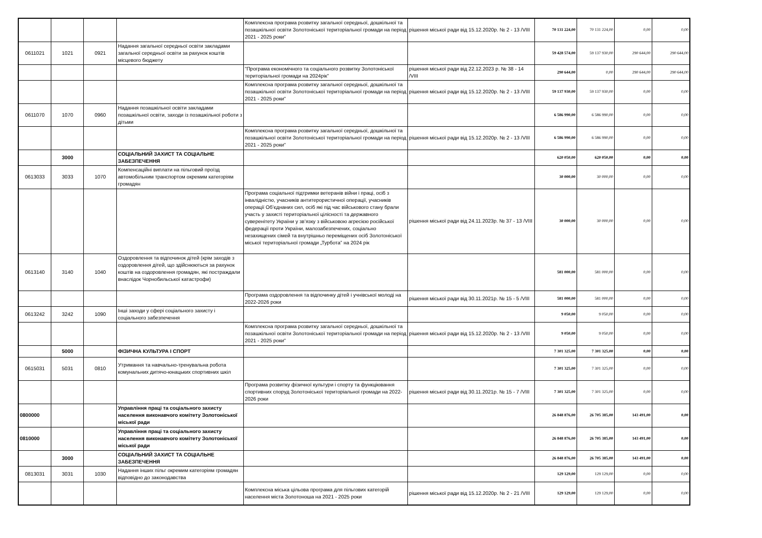| | | | | Комплексна програма розвитку загальної середньої, дошкільної та позашкільної освіти Золотоніської територіальної громади на період 2021 - 2025 роки" | рішення міської ради від 15.12.2020р. № 2 - 13 /VIII | 70 131 224,00 | 70 131 224,00 | 0,00 | 0,00 |
| 0611021 | 1021 | 0921 | Надання загальної середньої освіти закладами загальної середньої освіти за рахунок коштів місцевого бюджету | | | 59 428 574,00 | 59 137 930,00 | 290 644,00 | 290 644,00 |
| | | | | "Програма економічного та соціального розвитку Золотоніської територіальної громади на 2024рік" | рішення міської ради від 22.12.2023 р. № 38 - 14 /VIII | 290 644,00 | 0,00 | 290 644,00 | 290 644,00 |
| | | | | Комплексна програма розвитку загальної середньої, дошкільної та позашкільної освіти Золотоніської територіальної громади на період 2021 - 2025 роки" | рішення міської ради від 15.12.2020р. № 2 - 13 /VIII | 59 137 930,00 | 59 137 930,00 | 0,00 | 0,00 |
| 0611070 | 1070 | 0960 | Надання позашкільної освіти закладами позашкільної освіти, заходи із позашкільної роботи з дітьми | | | 6 586 990,00 | 6 586 990,00 | 0,00 | 0,00 |
| | | | | Комплексна програма розвитку загальної середньої, дошкільної та позашкільної освіти Золотоніської територіальної громади на період 2021 - 2025 роки" | рішення міської ради від 15.12.2020р. № 2 - 13 /VIII | 6 586 990,00 | 6 586 990,00 | 0,00 | 0,00 |
| | 3000 | | СОЦІАЛЬНИЙ ЗАХИСТ ТА СОЦІАЛЬНЕ ЗАБЕЗПЕЧЕННЯ | | | 620 050,00 | 620 050,00 | 0,00 | 0,00 |
| 0613033 | 3033 | 1070 | Компенсаційні виплати на пільговий проїзд автомобільним транспортом окремим категоріям громадян | | | 30 000,00 | 30 000,00 | 0,00 | 0,00 |
| | | | | Програма соціальної підтримки ветеранів війни і праці, осіб з інвалідністю, учасників антитерористичної операції, учасників операції Об’єднаних сил, осіб які під час військового стану брали участь у захисті територіальної цілісності та державного суверенітету України у зв’язку з військовою агресією російської федерації проти України, малозабезпечених, соціально незахищених сімей та внутрішньо переміщених осіб Золотоніської міської територіальної громади „Турбота” на 2024 рік | рішення міської ради від 24.11.2023р. № 37 - 13 /VIII | 30 000,00 | 30 000,00 | 0,00 | 0,00 |
| 0613140 | 3140 | 1040 | Оздоровлення та відпочинок дітей (крім заходів з оздоровлення дітей, що здійснюються за рахунок коштів на оздоровлення громадян, які постраждали внаслідок Чорнобильської катастрофи) | | | 581 000,00 | 581 000,00 | 0,00 | 0,00 |
| | | | | Програма оздоровлення та відпочинку дітей і учнівської молоді на 2022-2026 роки | рішення міської ради від 30.11.2021р. № 15 - 5 /VIII | 581 000,00 | 581 000,00 | 0,00 | 0,00 |
| 0613242 | 3242 | 1090 | Інші заходи у сфері соціального захисту і соціального забезпечення | | | 9 050,00 | 9 050,00 | 0,00 | 0,00 |
| | | | | Комплексна програма розвитку загальної середньої, дошкільної та позашкільної освіти Золотоніської територіальної громади на період 2021 - 2025 роки" | рішення міської ради від 15.12.2020р. № 2 - 13 /VIII | 9 050,00 | 9 050,00 | 0,00 | 0,00 |
| | 5000 | | ФІЗИЧНА КУЛЬТУРА І СПОРТ | | | 7 301 325,00 | 7 301 325,00 | 0,00 | 0,00 |
| 0615031 | 5031 | 0810 | Утримання та навчально-тренувальна робота комунальних дитячо-юнацьких спортивних шкіл | | | 7 301 325,00 | 7 301 325,00 | 0,00 | 0,00 |
| | | | | Програма розвитку фізичної культури і спорту та функціювання спортивних споруд Золотоніської територіальної громади на 2022-2026 роки | рішення міської ради від 30.11.2021р. № 15 - 7 /VIII | 7 301 325,00 | 7 301 325,00 | 0,00 | 0,00 |
| 0800000 | | | Управління праці та соціального захисту населення виконавчого комітету Золотоніської міської ради | | | 26 848 876,00 | 26 705 385,00 | 143 491,00 | 0,00 |
| 0810000 | | | Управління праці та соціального захисту населення виконавчого комітету Золотоніської міської ради | | | 26 848 876,00 | 26 705 385,00 | 143 491,00 | 0,00 |
| | 3000 | | СОЦІАЛЬНИЙ ЗАХИСТ ТА СОЦІАЛЬНЕ ЗАБЕЗПЕЧЕННЯ | | | 26 848 876,00 | 26 705 385,00 | 143 491,00 | 0,00 |
| 0813031 | 3031 | 1030 | Надання інших пільг окремим категоріям громадян відповідно до законодавства | | | 129 129,00 | 129 129,00 | 0,00 | 0,00 |
| | | | | Комплексна міська цільова програма для пільгових категорій населення міста Золотоноша на 2021 - 2025 роки | рішення міської ради від 15.12.2020р. № 2 - 21 /VIII | 129 129,00 | 129 129,00 | 0,00 | 0,00 |